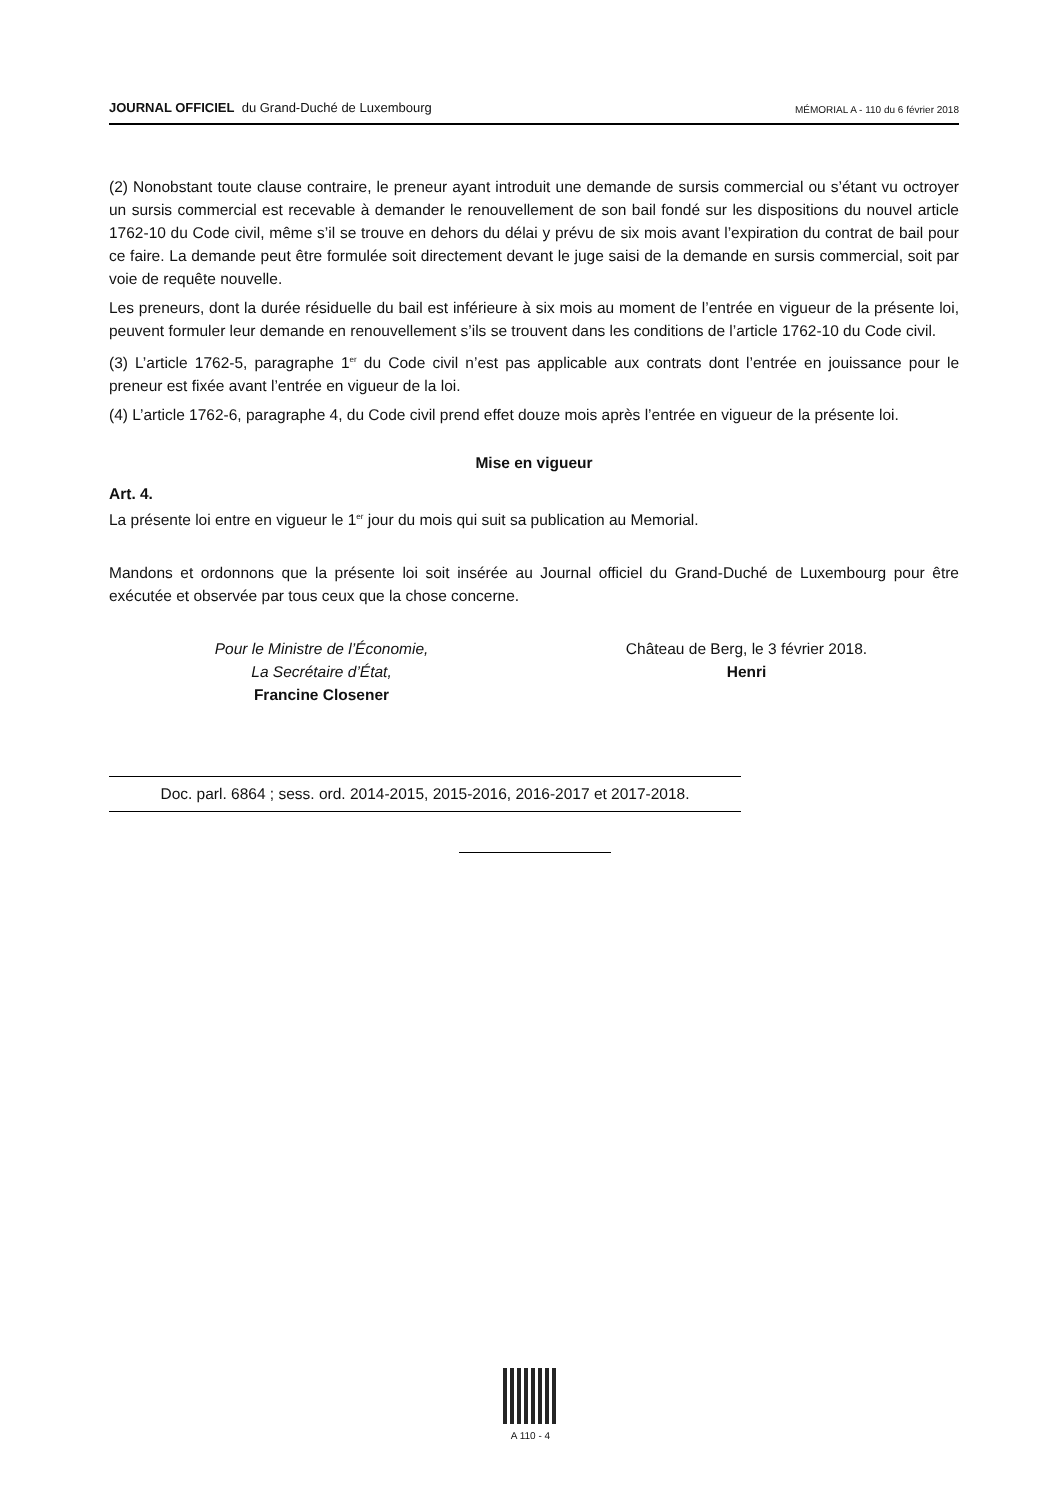JOURNAL OFFICIEL du Grand-Duché de Luxembourg MÉMORIAL A - 110 du 6 février 2018
(2) Nonobstant toute clause contraire, le preneur ayant introduit une demande de sursis commercial ou s’étant vu octroyer un sursis commercial est recevable à demander le renouvellement de son bail fondé sur les dispositions du nouvel article 1762-10 du Code civil, même s’il se trouve en dehors du délai y prévu de six mois avant l’expiration du contrat de bail pour ce faire. La demande peut être formulée soit directement devant le juge saisi de la demande en sursis commercial, soit par voie de requête nouvelle.
Les preneurs, dont la durée résiduelle du bail est inférieure à six mois au moment de l’entrée en vigueur de la présente loi, peuvent formuler leur demande en renouvellement s’ils se trouvent dans les conditions de l’article 1762-10 du Code civil.
(3) L’article 1762-5, paragraphe 1<sup>er</sup> du Code civil n’est pas applicable aux contrats dont l’entrée en jouissance pour le preneur est fixée avant l’entrée en vigueur de la loi.
(4) L’article 1762-6, paragraphe 4, du Code civil prend effet douze mois après l’entrée en vigueur de la présente loi.
Mise en vigueur
Art. 4.
La présente loi entre en vigueur le 1<sup>er</sup> jour du mois qui suit sa publication au Memorial.
Mandons et ordonnons que la présente loi soit insérée au Journal officiel du Grand-Duché de Luxembourg pour être exécutée et observée par tous ceux que la chose concerne.
Pour le Ministre de l’Économie,
La Secrétaire d’État,
Francine Closener
Château de Berg, le 3 février 2018.
Henri
Doc. parl. 6864 ; sess. ord. 2014-2015, 2015-2016, 2016-2017 et 2017-2018.
A 110 - 4